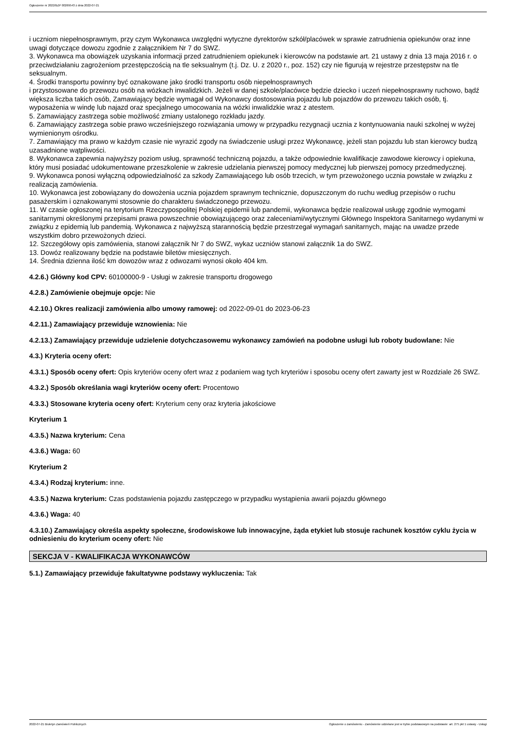Ogłoszenie nr 2022/BZP 00269543 z dnia 2022-07-21
i uczniom niepełnosprawnym, przy czym Wykonawca uwzględni wytyczne dyrektorów szkół/placówek w sprawie zatrudnienia opiekunów oraz inne uwagi dotyczące dowozu zgodnie z załącznikiem Nr 7 do SWZ.
3. Wykonawca ma obowiązek uzyskania informacji przed zatrudnieniem opiekunek i kierowców na podstawie art. 21 ustawy z dnia 13 maja 2016 r. o przeciwdziałaniu zagrożeniom przestępczością na tle seksualnym (t.j. Dz. U. z 2020 r., poz. 152) czy nie figurują w rejestrze przestępstw na tle seksualnym.
4. Środki transportu powinny być oznakowane jako środki transportu osób niepełnosprawnych
i przystosowane do przewozu osób na wózkach inwalidzkich. Jeżeli w danej szkole/placówce będzie dziecko i uczeń niepełnosprawny ruchowo, bądź większa liczba takich osób, Zamawiający będzie wymagał od Wykonawcy dostosowania pojazdu lub pojazdów do przewozu takich osób, tj. wyposażenia w windę lub najazd oraz specjalnego umocowania na wózki inwalidzkie wraz z atestem.
5. Zamawiający zastrzega sobie możliwość zmiany ustalonego rozkładu jazdy.
6. Zamawiający zastrzega sobie prawo wcześniejszego rozwiązania umowy w przypadku rezygnacji ucznia z kontynuowania nauki szkolnej w wyżej wymienionym ośrodku.
7. Zamawiający ma prawo w każdym czasie nie wyrazić zgody na świadczenie usługi przez Wykonawcę, jeżeli stan pojazdu lub stan kierowcy budzą uzasadnione wątpliwości.
8. Wykonawca zapewnia najwyższy poziom usług, sprawność techniczną pojazdu, a także odpowiednie kwalifikacje zawodowe kierowcy i opiekuna, który musi posiadać udokumentowane przeszkolenie w zakresie udzielania pierwszej pomocy medycznej lub pierwszej pomocy przedmedycznej.
9. Wykonawca ponosi wyłączną odpowiedzialność za szkody Zamawiającego lub osób trzecich, w tym przewożonego ucznia powstałe w związku z realizacją zamówienia.
10. Wykonawca jest zobowiązany do dowożenia ucznia pojazdem sprawnym technicznie, dopuszczonym do ruchu według przepisów o ruchu pasażerskim i oznakowanymi stosownie do charakteru świadczonego przewozu.
11. W czasie ogłoszonej na terytorium Rzeczypospolitej Polskiej epidemii lub pandemii, wykonawca będzie realizował usługę zgodnie wymogami sanitarnymi określonymi przepisami prawa powszechnie obowiązującego oraz zaleceniami/wytycznymi Głównego Inspektora Sanitarnego wydanymi w związku z epidemią lub pandemią. Wykonawca z najwyższą starannością będzie przestrzegał wymagań sanitarnych, mając na uwadze przede wszystkim dobro przewożonych dzieci.
12. Szczegółowy opis zamówienia, stanowi załącznik Nr 7 do SWZ, wykaz uczniów stanowi załącznik 1a do SWZ.
13. Dowóz realizowany będzie na podstawie biletów miesięcznych.
14. Średnia dzienna ilość km dowozów wraz z odwozami wynosi około 404 km.
4.2.6.) Główny kod CPV: 60100000-9 - Usługi w zakresie transportu drogowego
4.2.8.) Zamówienie obejmuje opcje: Nie
4.2.10.) Okres realizacji zamówienia albo umowy ramowej: od 2022-09-01 do 2023-06-23
4.2.11.) Zamawiający przewiduje wznowienia: Nie
4.2.13.) Zamawiający przewiduje udzielenie dotychczasowemu wykonawcy zamówień na podobne usługi lub roboty budowlane: Nie
4.3.) Kryteria oceny ofert:
4.3.1.) Sposób oceny ofert: Opis kryteriów oceny ofert wraz z podaniem wag tych kryteriów i sposobu oceny ofert zawarty jest w Rozdziale 26 SWZ.
4.3.2.) Sposób określania wagi kryteriów oceny ofert: Procentowo
4.3.3.) Stosowane kryteria oceny ofert: Kryterium ceny oraz kryteria jakościowe
Kryterium 1
4.3.5.) Nazwa kryterium: Cena
4.3.6.) Waga: 60
Kryterium 2
4.3.4.) Rodzaj kryterium: inne.
4.3.5.) Nazwa kryterium: Czas podstawienia pojazdu zastępczego w przypadku wystąpienia awarii pojazdu głównego
4.3.6.) Waga: 40
4.3.10.) Zamawiający określa aspekty społeczne, środowiskowe lub innowacyjne, żąda etykiet lub stosuje rachunek kosztów cyklu życia w odniesieniu do kryterium oceny ofert: Nie
SEKCJA V - KWALIFIKACJA WYKONAWCÓW
5.1.) Zamawiający przewiduje fakultatywne podstawy wykluczenia: Tak
2022-07-21 Biuletyn Zamówień Publicznych Ogłoszenie o zamówieniu - Zamówienie udzielane jest w trybie podstawowym na podstawie: art. 275 pkt 1 ustawy - Usługi